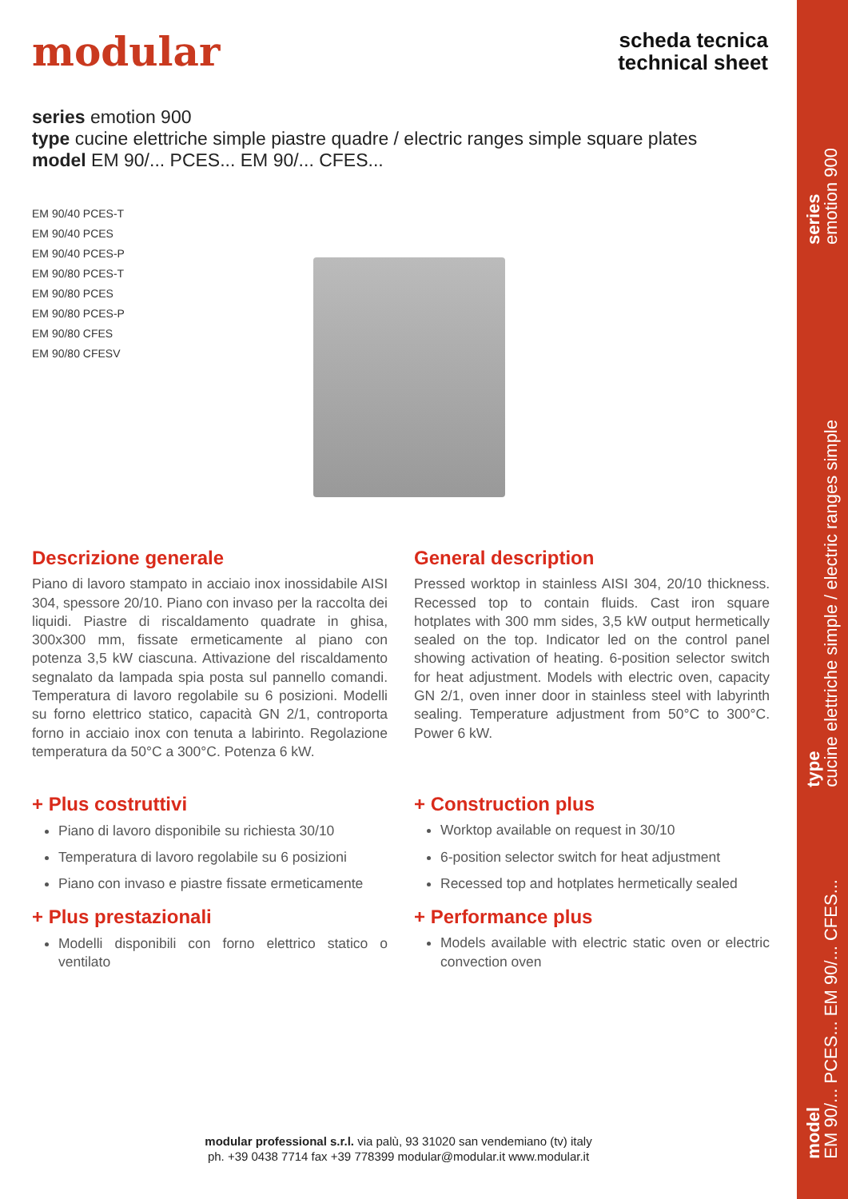modular
scheda tecnica
technical sheet
series emotion 900
type cucine elettriche simple piastre quadre / electric ranges simple square plates
model EM 90/... PCES... EM 90/... CFES...
EM 90/40 PCES-T
EM 90/40 PCES
EM 90/40 PCES-P
EM 90/80 PCES-T
EM 90/80 PCES
EM 90/80 PCES-P
EM 90/80 CFES
EM 90/80 CFESV
Descrizione generale
Piano di lavoro stampato in acciaio inox inossidabile AISI 304, spessore 20/10. Piano con invaso per la raccolta dei liquidi. Piastre di riscaldamento quadrate in ghisa, 300x300 mm, fissate ermeticamente al piano con potenza 3,5 kW ciascuna. Attivazione del riscaldamento segnalato da lampada spia posta sul pannello comandi. Temperatura di lavoro regolabile su 6 posizioni. Modelli su forno elettrico statico, capacità GN 2/1, controporta forno in acciaio inox con tenuta a labirinto. Regolazione temperatura da 50°C a 300°C. Potenza 6 kW.
+ Plus costruttivi
Piano di lavoro disponibile su richiesta 30/10
Temperatura di lavoro regolabile su 6 posizioni
Piano con invaso e piastre fissate ermeticamente
+ Plus prestazionali
Modelli disponibili con forno elettrico statico o ventilato
General description
Pressed worktop in stainless AISI 304, 20/10 thickness. Recessed top to contain fluids. Cast iron square hotplates with 300 mm sides, 3,5 kW output hermetically sealed on the top. Indicator led on the control panel showing activation of heating. 6-position selector switch for heat adjustment. Models with electric oven, capacity GN 2/1, oven inner door in stainless steel with labyrinth sealing. Temperature adjustment from 50°C to 300°C. Power 6 kW.
+ Construction plus
Worktop available on request in 30/10
6-position selector switch for heat adjustment
Recessed top and hotplates hermetically sealed
+ Performance plus
Models available with electric static oven or electric convection oven
modular professional s.r.l. via palù, 93 31020 san vendemiano (tv) italy
ph. +39 0438 7714 fax +39 778399 modular@modular.it www.modular.it
series
emotion 900
type
cucine elettriche simple / electric ranges simple
model
EM 90/... PCES... EM 90/... CFES...